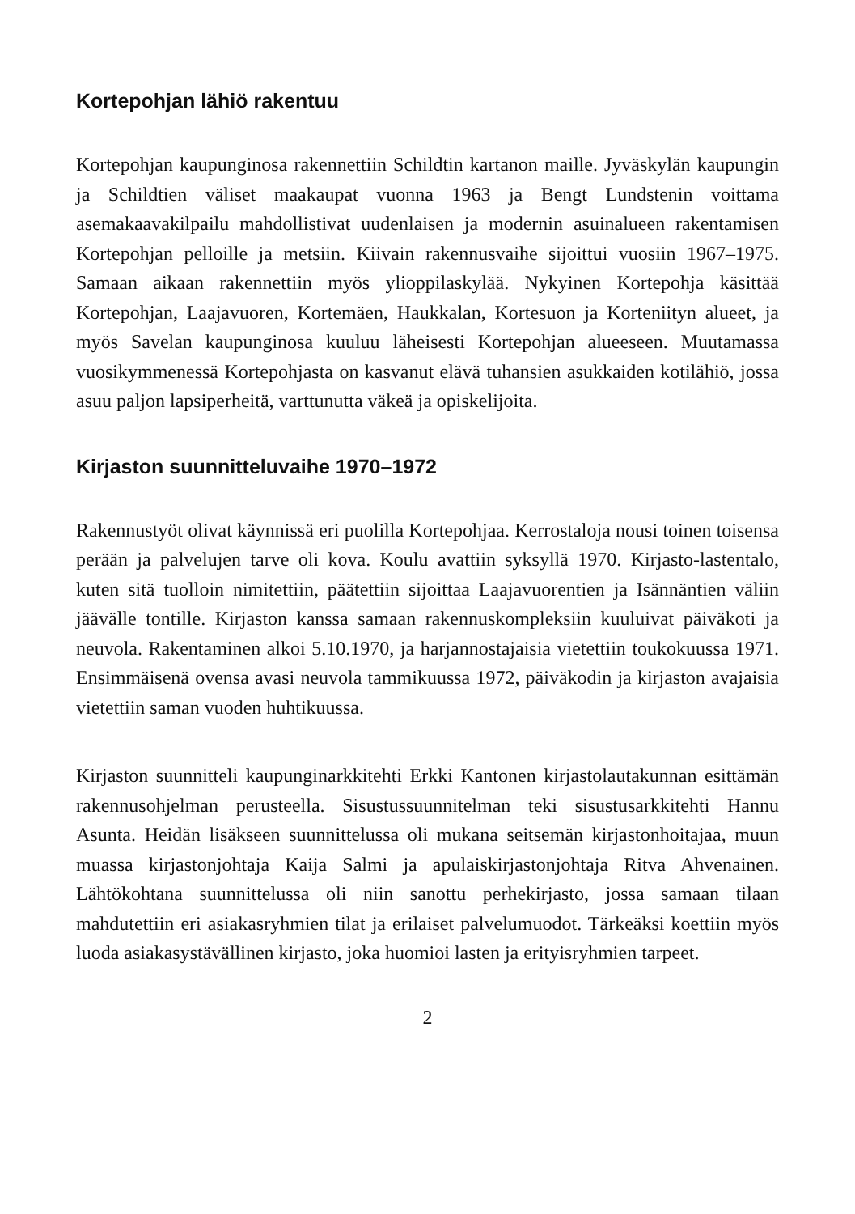Kortepohjan lähiö rakentuu
Kortepohjan kaupunginosa rakennettiin Schildtin kartanon maille. Jyväskylän kaupungin ja Schildtien väliset maakaupat vuonna 1963 ja Bengt Lundstenin voittama asemakaavakilpailu mahdollistivat uudenlaisen ja modernin asuinalueen rakentamisen Kortepohjan pelloille ja metsiin. Kiivain rakennusvaihe sijoittui vuosiin 1967–1975. Samaan aikaan rakennettiin myös ylioppilaskylää. Nykyinen Kortepohja käsittää Kortepohjan, Laajavuoren, Kortemäen, Haukkalan, Kortesuon ja Korteniityn alueet, ja myös Savelan kaupunginosa kuuluu läheisesti Kortepohjan alueeseen. Muutamassa vuosikymmenessä Kortepohjasta on kasvanut elävä tuhansien asukkaiden kotilähiö, jossa asuu paljon lapsiperheitä, varttunutta väkeä ja opiskelijoita.
Kirjaston suunnitteluvaihe 1970–1972
Rakennustyöt olivat käynnissä eri puolilla Kortepohjaa. Kerrostaloja nousi toinen toisensa perään ja palvelujen tarve oli kova. Koulu avattiin syksyllä 1970. Kirjasto-lastentalo, kuten sitä tuolloin nimitettiin, päätettiin sijoittaa Laajavuorentien ja Isännäntien väliin jäävälle tontille. Kirjaston kanssa samaan rakennuskompleksiin kuuluivat päiväkoti ja neuvola. Rakentaminen alkoi 5.10.1970, ja harjannostajaisia vietettiin toukokuussa 1971. Ensimmäisenä ovensa avasi neuvola tammikuussa 1972, päiväkodin ja kirjaston avajaisia vietettiin saman vuoden huhtikuussa.
Kirjaston suunnitteli kaupunginarkkitehti Erkki Kantonen kirjastolautakunnan esittämän rakennusohjelman perusteella. Sisustussuunnitelman teki sisustusarkkitehti Hannu Asunta. Heidän lisäkseen suunnittelussa oli mukana seitsemän kirjastonhoitajaa, muun muassa kirjastonjohtaja Kaija Salmi ja apulaiskirjastonjohtaja Ritva Ahvenainen. Lähtökohtana suunnittelussa oli niin sanottu perhekirjasto, jossa samaan tilaan mahdutettiin eri asiakasryhmien tilat ja erilaiset palvelumuodot. Tärkeäksi koettiin myös luoda asiakasystävällinen kirjasto, joka huomioi lasten ja erityisryhmien tarpeet.
2